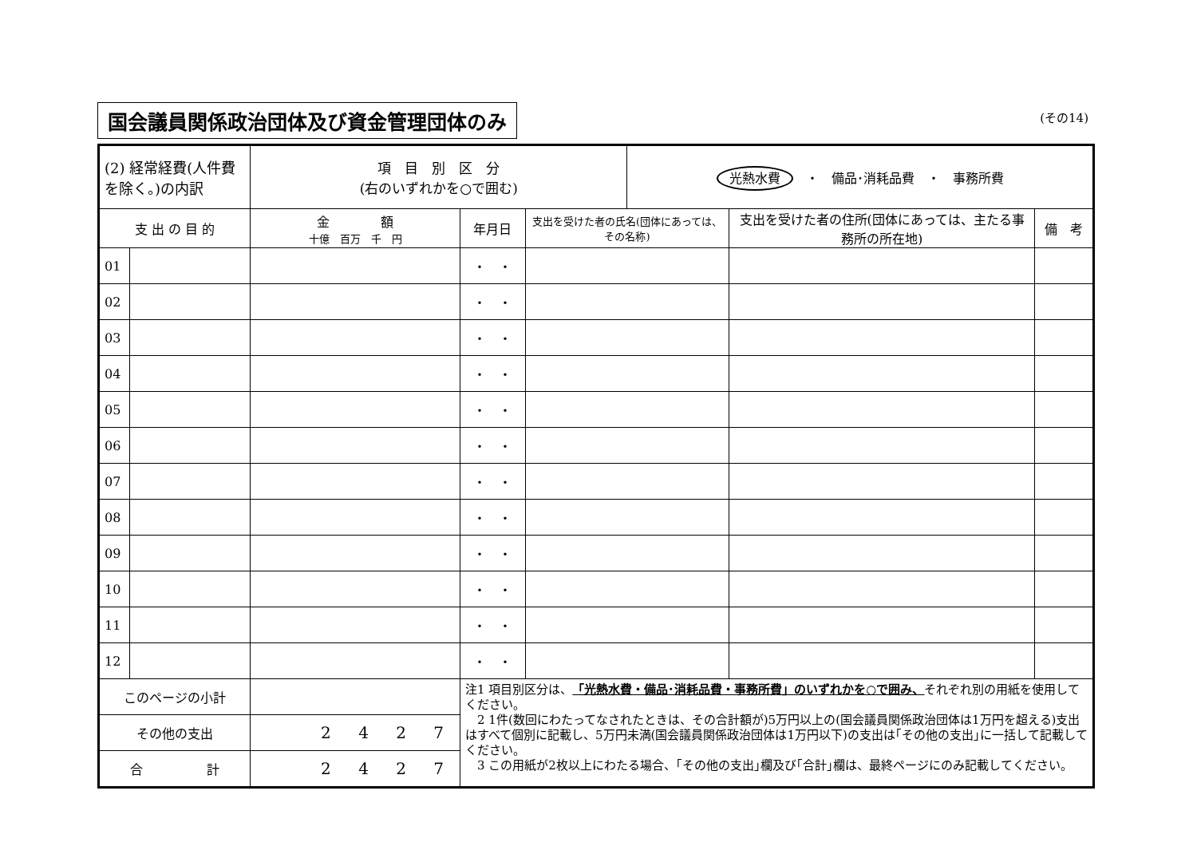国会議員関係政治団体及び資金管理団体のみ (その14)
| (2) 経常経費(人件費を除く。)の内訳 | | 項 目 別 区 分 (右のいずれかを○で囲む) | | | 光熱水費 ・ 備品･消耗品費 ・ 事務所費 | | |
| 支 出 の 目 的 | | 金 額 十億 百万 千 円 | 年月日 | 支出を受けた者の氏名(団体にあっては、その名称) | | 支出を受けた者の住所(団体にあっては、主たる事務所の所在地) | 備 考 |
| 01 | | | ・ ・ | | | | |
| 02 | | | ・ ・ | | | | |
| 03 | | | ・ ・ | | | | |
| 04 | | | ・ ・ | | | | |
| 05 | | | ・ ・ | | | | |
| 06 | | | ・ ・ | | | | |
| 07 | | | ・ ・ | | | | |
| 08 | | | ・ ・ | | | | |
| 09 | | | ・ ・ | | | | |
| 10 | | | ・ ・ | | | | |
| 11 | | | ・ ・ | | | | |
| 12 | | | ・ ・ | | | | |
| このページの小計 | | | 注1 項目別区分は、 「光熱水費・備品･消耗品費・事務所費」のいずれかを○で囲み、 それぞれ別の用紙を使用してください。 2 1件(数回にわたってなされたときは、その合計額が)5万円以上の(国会議員関係政治団体は1万円を超える)支出はすべて個別に記載し、5万円未満(国会議員関係政治団体は1万円以下)の支出は｢その他の支出｣に一括して記載してください。 3 この用紙が2枚以上にわたる場合、｢その他の支出｣欄及び｢合計｣欄は、最終ページにのみ記載してください。 | | | | |
| その他の支出 | | 2 4 2 7 | | | | | |
| 合 計 | | 2 4 2 7 | | | | | |